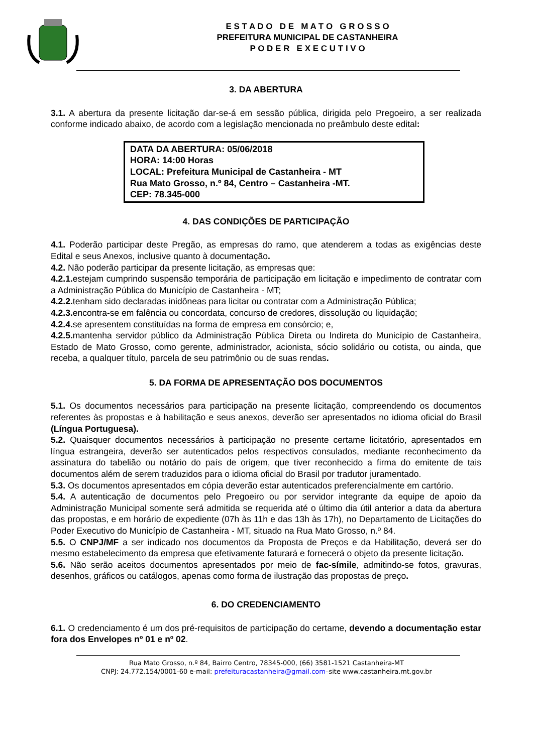E S T A D O D E M A T O G R O S S O
PREFEITURA MUNICIPAL DE CASTANHEIRA
P O D E R E X E C U T I V O
3. DA ABERTURA
3.1. A abertura da presente licitação dar-se-á em sessão pública, dirigida pelo Pregoeiro, a ser realizada conforme indicado abaixo, de acordo com a legislação mencionada no preâmbulo deste edital:
DATA DA ABERTURA: 05/06/2018
HORA: 14:00 Horas
LOCAL: Prefeitura Municipal de Castanheira - MT
Rua Mato Grosso, n.º 84, Centro – Castanheira -MT.
CEP: 78.345-000
4. DAS CONDIÇÕES DE PARTICIPAÇÃO
4.1. Poderão participar deste Pregão, as empresas do ramo, que atenderem a todas as exigências deste Edital e seus Anexos, inclusive quanto à documentação.
4.2. Não poderão participar da presente licitação, as empresas que:
4.2.1. estejam cumprindo suspensão temporária de participação em licitação e impedimento de contratar com a Administração Pública do Município de Castanheira - MT;
4.2.2. tenham sido declaradas inidôneas para licitar ou contratar com a Administração Pública;
4.2.3. encontra-se em falência ou concordata, concurso de credores, dissolução ou liquidação;
4.2.4. se apresentem constituídas na forma de empresa em consórcio; e,
4.2.5. mantenha servidor público da Administração Pública Direta ou Indireta do Município de Castanheira, Estado de Mato Grosso, como gerente, administrador, acionista, sócio solidário ou cotista, ou ainda, que receba, a qualquer título, parcela de seu patrimônio ou de suas rendas.
5. DA FORMA DE APRESENTAÇÃO DOS DOCUMENTOS
5.1. Os documentos necessários para participação na presente licitação, compreendendo os documentos referentes às propostas e à habilitação e seus anexos, deverão ser apresentados no idioma oficial do Brasil (Língua Portuguesa).
5.2. Quaisquer documentos necessários à participação no presente certame licitatório, apresentados em língua estrangeira, deverão ser autenticados pelos respectivos consulados, mediante reconhecimento da assinatura do tabelião ou notário do país de origem, que tiver reconhecido a firma do emitente de tais documentos além de serem traduzidos para o idioma oficial do Brasil por tradutor juramentado.
5.3. Os documentos apresentados em cópia deverão estar autenticados preferencialmente em cartório.
5.4. A autenticação de documentos pelo Pregoeiro ou por servidor integrante da equipe de apoio da Administração Municipal somente será admitida se requerida até o último dia útil anterior a data da abertura das propostas, e em horário de expediente (07h às 11h e das 13h às 17h), no Departamento de Licitações do Poder Executivo do Município de Castanheira - MT, situado na Rua Mato Grosso, n.º 84.
5.5. O CNPJ/MF a ser indicado nos documentos da Proposta de Preços e da Habilitação, deverá ser do mesmo estabelecimento da empresa que efetivamente faturará e fornecerá o objeto da presente licitação.
5.6. Não serão aceitos documentos apresentados por meio de fac-símile, admitindo-se fotos, gravuras, desenhos, gráficos ou catálogos, apenas como forma de ilustração das propostas de preço.
6. DO CREDENCIAMENTO
6.1. O credenciamento é um dos pré-requisitos de participação do certame, devendo a documentação estar fora dos Envelopes nº 01 e nº 02.
Rua Mato Grosso, n.º 84, Bairro Centro, 78345-000, (66) 3581-1521 Castanheira-MT
CNPJ: 24.772.154/0001-60 e-mail: prefeituracastanheira@gmail.com–site www.castanheira.mt.gov.br